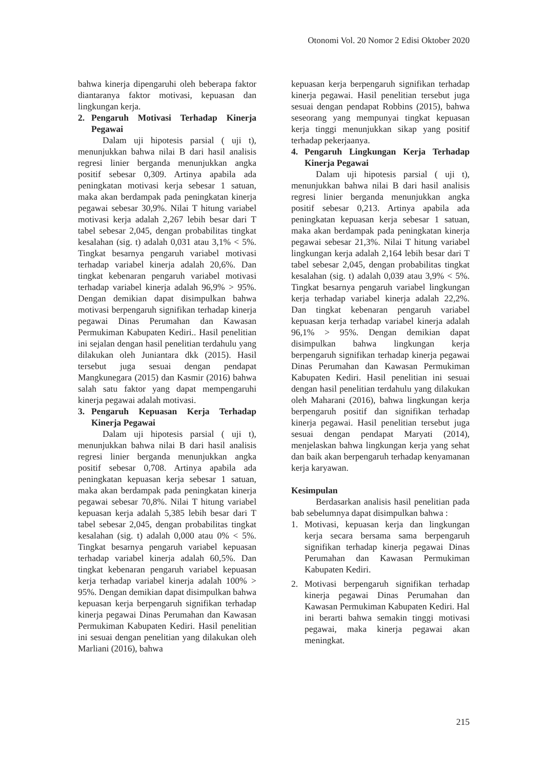Otonomi Vol. 20 Nomor 2 Edisi Oktober 2020
bahwa kinerja dipengaruhi oleh beberapa faktor diantaranya faktor motivasi, kepuasan dan lingkungan kerja.
2. Pengaruh Motivasi Terhadap Kinerja Pegawai
Dalam uji hipotesis parsial ( uji t), menunjukkan bahwa nilai B dari hasil analisis regresi linier berganda menunjukkan angka positif sebesar 0,309. Artinya apabila ada peningkatan motivasi kerja sebesar 1 satuan, maka akan berdampak pada peningkatan kinerja pegawai sebesar 30,9%. Nilai T hitung variabel motivasi kerja adalah 2,267 lebih besar dari T tabel sebesar 2,045, dengan probabilitas tingkat kesalahan (sig. t) adalah 0,031 atau 3,1% < 5%. Tingkat besarnya pengaruh variabel motivasi terhadap variabel kinerja adalah 20,6%. Dan tingkat kebenaran pengaruh variabel motivasi terhadap variabel kinerja adalah 96,9% > 95%. Dengan demikian dapat disimpulkan bahwa motivasi berpengaruh signifikan terhadap kinerja pegawai Dinas Perumahan dan Kawasan Permukiman Kabupaten Kediri.. Hasil penelitian ini sejalan dengan hasil penelitian terdahulu yang dilakukan oleh Juniantara dkk (2015). Hasil tersebut juga sesuai dengan pendapat Mangkunegara (2015) dan Kasmir (2016) bahwa salah satu faktor yang dapat mempengaruhi kinerja pegawai adalah motivasi.
3. Pengaruh Kepuasan Kerja Terhadap Kinerja Pegawai
Dalam uji hipotesis parsial ( uji t), menunjukkan bahwa nilai B dari hasil analisis regresi linier berganda menunjukkan angka positif sebesar 0,708. Artinya apabila ada peningkatan kepuasan kerja sebesar 1 satuan, maka akan berdampak pada peningkatan kinerja pegawai sebesar 70,8%. Nilai T hitung variabel kepuasan kerja adalah 5,385 lebih besar dari T tabel sebesar 2,045, dengan probabilitas tingkat kesalahan (sig. t) adalah 0,000 atau 0% < 5%. Tingkat besarnya pengaruh variabel kepuasan terhadap variabel kinerja adalah 60,5%. Dan tingkat kebenaran pengaruh variabel kepuasan kerja terhadap variabel kinerja adalah 100% > 95%. Dengan demikian dapat disimpulkan bahwa kepuasan kerja berpengaruh signifikan terhadap kinerja pegawai Dinas Perumahan dan Kawasan Permukiman Kabupaten Kediri. Hasil penelitian ini sesuai dengan penelitian yang dilakukan oleh Marliani (2016), bahwa
kepuasan kerja berpengaruh signifikan terhadap kinerja pegawai. Hasil penelitian tersebut juga sesuai dengan pendapat Robbins (2015), bahwa seseorang yang mempunyai tingkat kepuasan kerja tinggi menunjukkan sikap yang positif terhadap pekerjaanya.
4. Pengaruh Lingkungan Kerja Terhadap Kinerja Pegawai
Dalam uji hipotesis parsial ( uji t), menunjukkan bahwa nilai B dari hasil analisis regresi linier berganda menunjukkan angka positif sebesar 0,213. Artinya apabila ada peningkatan kepuasan kerja sebesar 1 satuan, maka akan berdampak pada peningkatan kinerja pegawai sebesar 21,3%. Nilai T hitung variabel lingkungan kerja adalah 2,164 lebih besar dari T tabel sebesar 2,045, dengan probabilitas tingkat kesalahan (sig. t) adalah 0,039 atau 3,9% < 5%. Tingkat besarnya pengaruh variabel lingkungan kerja terhadap variabel kinerja adalah 22,2%. Dan tingkat kebenaran pengaruh variabel kepuasan kerja terhadap variabel kinerja adalah 96,1% > 95%. Dengan demikian dapat disimpulkan bahwa lingkungan kerja berpengaruh signifikan terhadap kinerja pegawai Dinas Perumahan dan Kawasan Permukiman Kabupaten Kediri. Hasil penelitian ini sesuai dengan hasil penelitian terdahulu yang dilakukan oleh Maharani (2016), bahwa lingkungan kerja berpengaruh positif dan signifikan terhadap kinerja pegawai. Hasil penelitian tersebut juga sesuai dengan pendapat Maryati (2014), menjelaskan bahwa lingkungan kerja yang sehat dan baik akan berpengaruh terhadap kenyamanan kerja karyawan.
Kesimpulan
Berdasarkan analisis hasil penelitian pada bab sebelumnya dapat disimpulkan bahwa :
1. Motivasi, kepuasan kerja dan lingkungan kerja secara bersama sama berpengaruh signifikan terhadap kinerja pegawai Dinas Perumahan dan Kawasan Permukiman Kabupaten Kediri.
2. Motivasi berpengaruh signifikan terhadap kinerja pegawai Dinas Perumahan dan Kawasan Permukiman Kabupaten Kediri. Hal ini berarti bahwa semakin tinggi motivasi pegawai, maka kinerja pegawai akan meningkat.
215